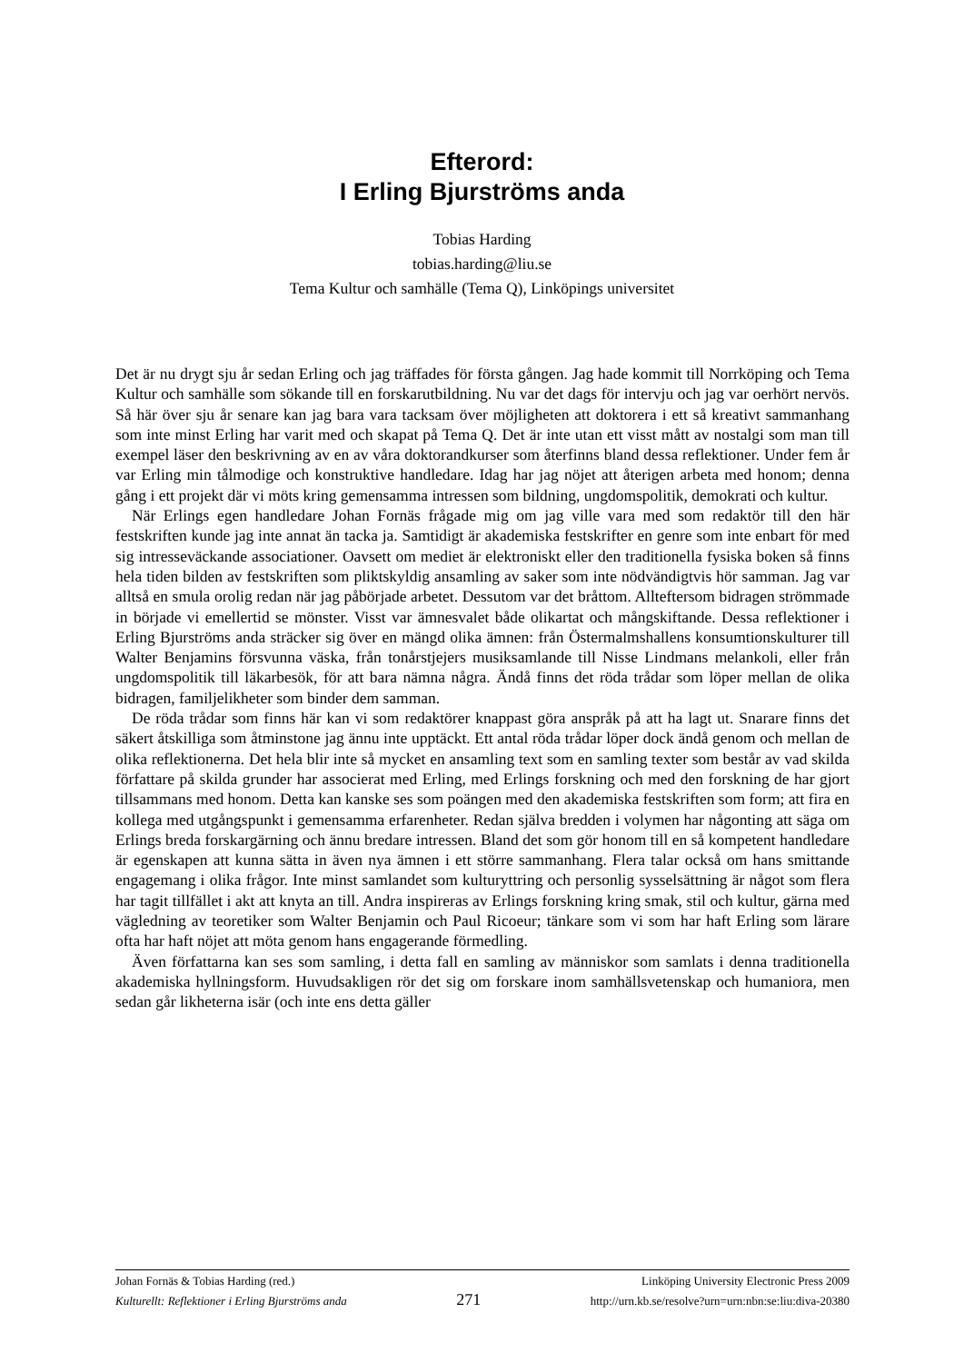Efterord:
I Erling Bjurströms anda
Tobias Harding
tobias.harding@liu.se
Tema Kultur och samhälle (Tema Q), Linköpings universitet
Det är nu drygt sju år sedan Erling och jag träffades för första gången. Jag hade kommit till Norrköping och Tema Kultur och samhälle som sökande till en forskarutbildning. Nu var det dags för intervju och jag var oerhört nervös. Så här över sju år senare kan jag bara vara tacksam över möjligheten att doktorera i ett så kreativt sammanhang som inte minst Erling har varit med och skapat på Tema Q. Det är inte utan ett visst mått av nostalgi som man till exempel läser den beskrivning av en av våra doktorandkurser som återfinns bland dessa reflektioner. Under fem år var Erling min tålmodige och konstruktive handledare. Idag har jag nöjet att återigen arbeta med honom; denna gång i ett projekt där vi möts kring gemensamma intressen som bildning, ungdomspolitik, demokrati och kultur.
När Erlings egen handledare Johan Fornäs frågade mig om jag ville vara med som redaktör till den här festskriften kunde jag inte annat än tacka ja. Samtidigt är akademiska festskrifter en genre som inte enbart för med sig intresseväckande associationer. Oavsett om mediet är elektroniskt eller den traditionella fysiska boken så finns hela tiden bilden av festskriften som pliktskyldig ansamling av saker som inte nödvändigtvis hör samman. Jag var alltså en smula orolig redan när jag påbörjade arbetet. Dessutom var det bråttom. Allteftersom bidragen strömmade in började vi emellertid se mönster. Visst var ämnesvalet både olikartat och mångskiftande. Dessa reflektioner i Erling Bjurströms anda sträcker sig över en mängd olika ämnen: från Östermalmshallens konsumtionskulturer till Walter Benjamins försvunna väska, från tonårstjejers musiksamlande till Nisse Lindmans melankoli, eller från ungdomspolitik till läkarbesök, för att bara nämna några. Ändå finns det röda trådar som löper mellan de olika bidragen, familjelikheter som binder dem samman.
De röda trådar som finns här kan vi som redaktörer knappast göra anspråk på att ha lagt ut. Snarare finns det säkert åtskilliga som åtminstone jag ännu inte upptäckt. Ett antal röda trådar löper dock ändå genom och mellan de olika reflektionerna. Det hela blir inte så mycket en ansamling text som en samling texter som består av vad skilda författare på skilda grunder har associerat med Erling, med Erlings forskning och med den forskning de har gjort tillsammans med honom. Detta kan kanske ses som poängen med den akademiska festskriften som form; att fira en kollega med utgångspunkt i gemensamma erfarenheter. Redan själva bredden i volymen har någonting att säga om Erlings breda forskargärning och ännu bredare intressen. Bland det som gör honom till en så kompetent handledare är egenskapen att kunna sätta in även nya ämnen i ett större sammanhang. Flera talar också om hans smittande engagemang i olika frågor. Inte minst samlandet som kulturyttring och personlig sysselsättning är något som flera har tagit tillfället i akt att knyta an till. Andra inspireras av Erlings forskning kring smak, stil och kultur, gärna med vägledning av teoretiker som Walter Benjamin och Paul Ricoeur; tänkare som vi som har haft Erling som lärare ofta har haft nöjet att möta genom hans engagerande förmedling.
Även författarna kan ses som samling, i detta fall en samling av människor som samlats i denna traditionella akademiska hyllningsform. Huvudsakligen rör det sig om forskare inom samhällsvetenskap och humaniora, men sedan går likheterna isär (och inte ens detta gäller
Johan Fornäs & Tobias Harding (red.) Linköping University Electronic Press 2009
Kulturellt: Reflektioner i Erling Bjurströms anda 271 http://urn.kb.se/resolve?urn=urn:nbn:se:liu:diva-20380